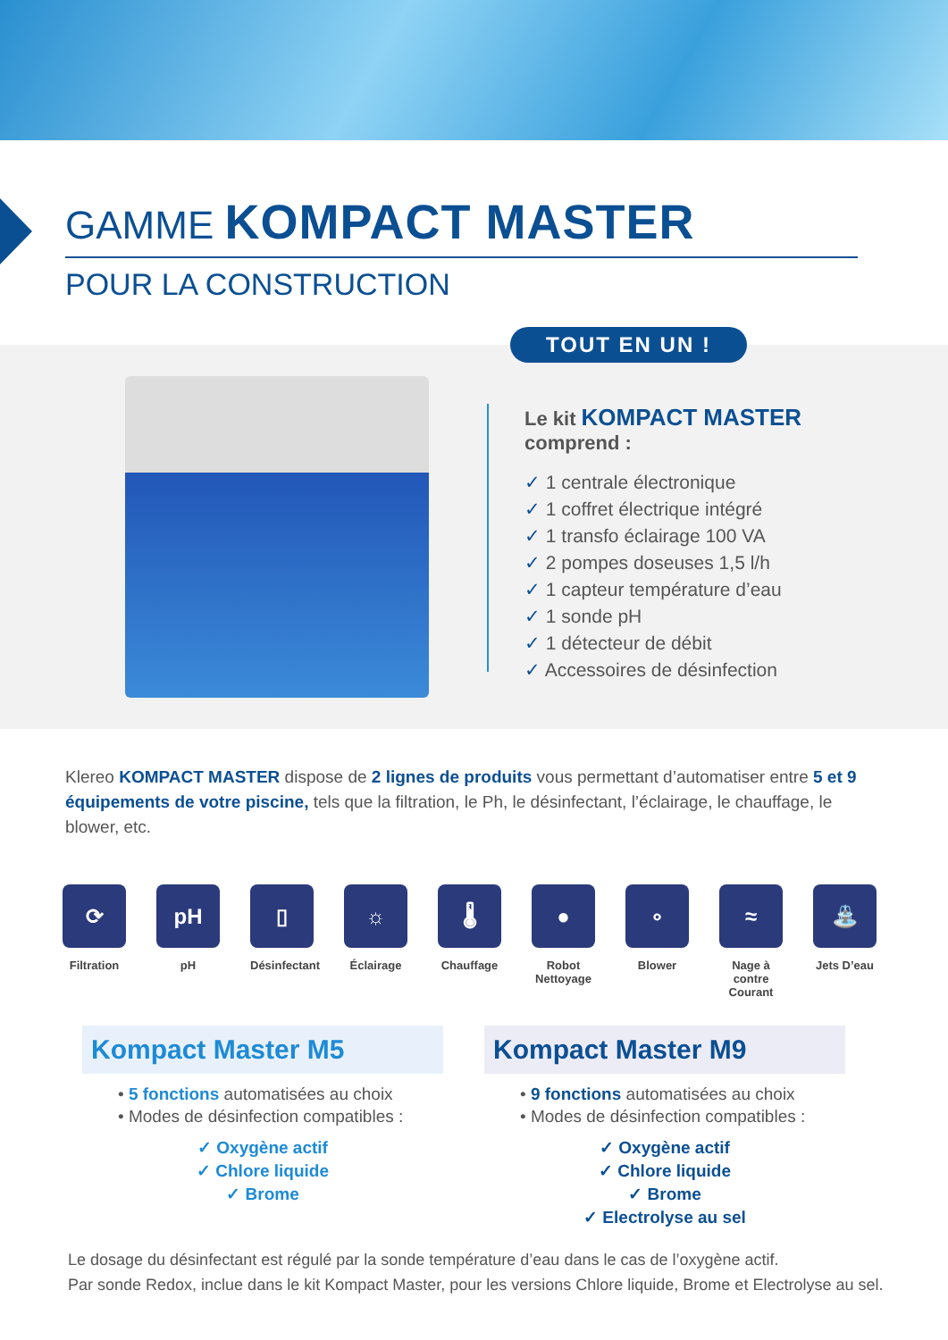GAMME KOMPACT MASTER
POUR LA CONSTRUCTION
TOUT EN UN !
Le kit KOMPACT MASTER
comprend :
✓ 1 centrale électronique
✓ 1 coffret électrique intégré
✓ 1 transfo éclairage 100 VA
✓ 2 pompes doseuses 1,5 l/h
✓ 1 capteur température d’eau
✓ 1 sonde pH
✓ 1 détecteur de débit
✓ Accessoires de désinfection
Klereo KOMPACT MASTER dispose de 2 lignes de produits vous permettant d’automatiser entre 5 et 9 équipements de votre piscine, tels que la filtration, le Ph, le désinfectant, l’éclairage, le chauffage, le blower, etc.
⟳
Filtration
pH
pH
▯
Désinfectant
☼
Éclairage
🌡
Chauffage
●
Robot Nettoyage
∘
Blower
≈
Nage à contre Courant
⛲
Jets D’eau
Kompact Master M5
• 5 fonctions automatisées au choix
• Modes de désinfection compatibles :
✓ Oxygène actif
✓ Chlore liquide
✓ Brome
Kompact Master M9
• 9 fonctions automatisées au choix
• Modes de désinfection compatibles :
✓ Oxygène actif
✓ Chlore liquide
✓ Brome
✓ Electrolyse au sel
Le dosage du désinfectant est régulé par la sonde température d’eau dans le cas de l’oxygène actif.
Par sonde Redox, inclue dans le kit Kompact Master, pour les versions Chlore liquide, Brome et Electrolyse au sel.